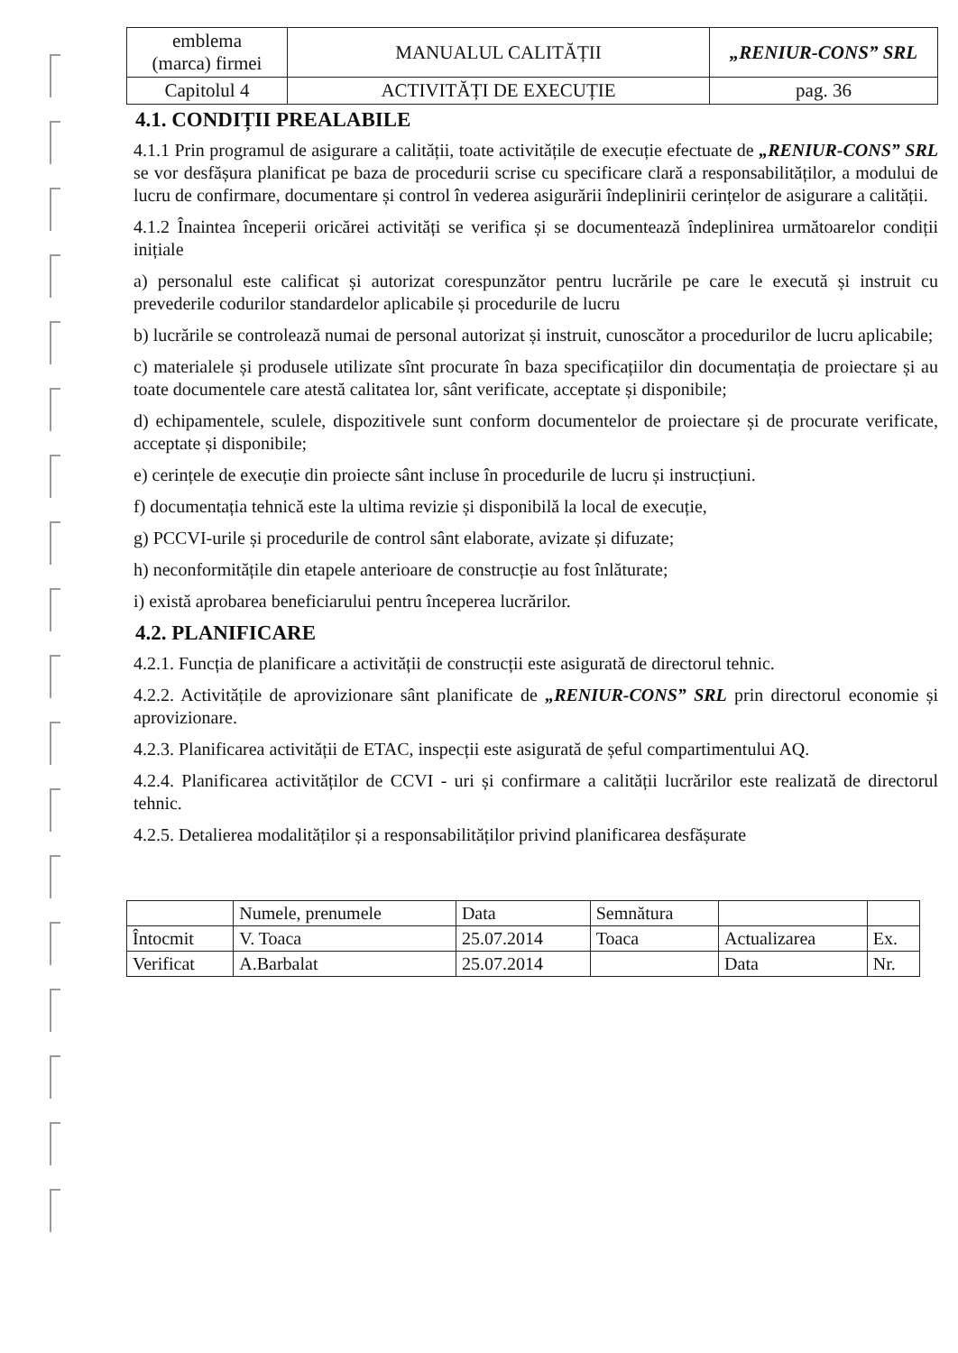| emblema (marca) firmei | MANUALUL CALITĂȚII | „RENIUR-CONS” SRL |
| Capitolul 4 | ACTIVITĂȚI DE EXECUȚIE | pag. 36 |
4.1. CONDIȚII PREALABILE
4.1.1 Prin programul de asigurare a calității, toate activitățile de execuție efectuate de „RENIUR-CONS” SRL se vor desfășura planificat pe baza de procedurii scrise cu specificare clară a responsabilităților, a modului de lucru de confirmare, documentare și control în vederea asigurării îndeplinirii cerințelor de asigurare a calității.
4.1.2 Înaintea începerii oricărei activități se verifica și se documentează îndeplinirea următoarelor condiții inițiale
a) personalul este calificat și autorizat corespunzător pentru lucrările pe care le execută și instruit cu prevederile codurilor standardelor aplicabile și procedurile de lucru
b) lucrările se controlează numai de personal autorizat și instruit, cunoscător a procedurilor de lucru aplicabile;
c) materialele și produsele utilizate sînt procurate în baza specificațiilor din documentația de proiectare și au toate documentele care atestă calitatea lor, sânt verificate, acceptate și disponibile;
d) echipamentele, sculele, dispozitivele sunt conform documentelor de proiectare și de procurate verificate, acceptate și disponibile;
e) cerințele de execuție din proiecte sânt incluse în procedurile de lucru și instrucțiuni.
f) documentația tehnică este la ultima revizie și disponibilă la local de execuție,
g) PCCVI-urile și procedurile de control sânt elaborate, avizate și difuzate;
h) neconformitățile din etapele anterioare de construcție au fost înlăturate;
i) există aprobarea beneficiarului pentru începerea lucrărilor.
4.2. PLANIFICARE
4.2.1. Funcția de planificare a activității de construcții este asigurată de directorul tehnic.
4.2.2. Activitățile de aprovizionare sânt planificate de „RENIUR-CONS” SRL prin directorul economie și aprovizionare.
4.2.3. Planificarea activității de ETAC, inspecții este asigurată de șeful compartimentului AQ.
4.2.4. Planificarea activităților de CCVI - uri și confirmare a calității lucrărilor este realizată de directorul tehnic.
4.2.5. Detalierea modalităților și a responsabilităților privind planificarea desfășurate
| | Numele, prenumele | Data | Semnătura | | |
| Întocmit | V. Toaca | 25.07.2014 | Toaca | Actualizarea | Ex. |
| Verificat | A.Barbalat | 25.07.2014 | | Data | Nr. |